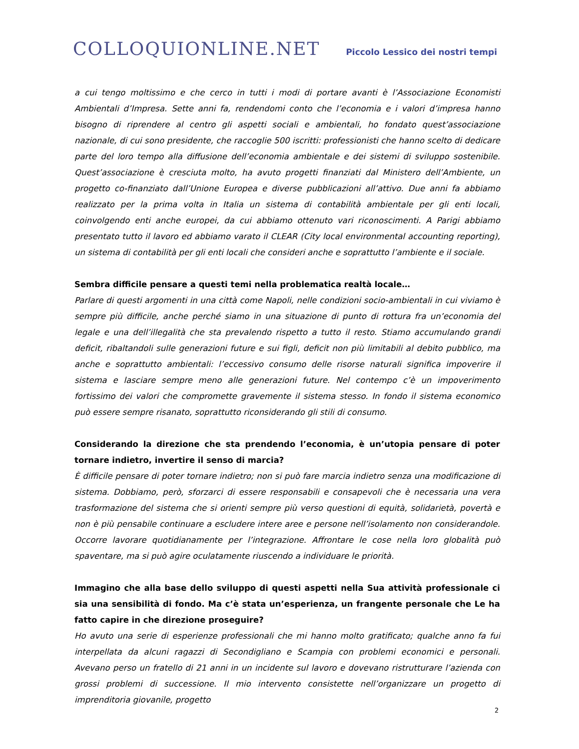COLLOQUIONLINE.NET
Piccolo Lessico dei nostri tempi
a cui tengo moltissimo e che cerco in tutti i modi di portare avanti è l’Associazione Economisti Ambientali d’Impresa. Sette anni fa, rendendomi conto che l’economia e i valori d’impresa hanno bisogno di riprendere al centro gli aspetti sociali e ambientali, ho fondato quest’associazione nazionale, di cui sono presidente, che raccoglie 500 iscritti: professionisti che hanno scelto di dedicare parte del loro tempo alla diffusione dell’economia ambientale e dei sistemi di sviluppo sostenibile. Quest’associazione è cresciuta molto, ha avuto progetti finanziati dal Ministero dell’Ambiente, un progetto co-finanziato dall’Unione Europea e diverse pubblicazioni all’attivo. Due anni fa abbiamo realizzato per la prima volta in Italia un sistema di contabilità ambientale per gli enti locali, coinvolgendo enti anche europei, da cui abbiamo ottenuto vari riconoscimenti. A Parigi abbiamo presentato tutto il lavoro ed abbiamo varato il CLEAR (City local environmental accounting reporting), un sistema di contabilità per gli enti locali che consideri anche e soprattutto l’ambiente e il sociale.
Sembra difficile pensare a questi temi nella problematica realtà locale…
Parlare di questi argomenti in una città come Napoli, nelle condizioni socio-ambientali in cui viviamo è sempre più difficile, anche perché siamo in una situazione di punto di rottura fra un’economia del legale e una dell’illegalità che sta prevalendo rispetto a tutto il resto. Stiamo accumulando grandi deficit, ribaltandoli sulle generazioni future e sui figli, deficit non più limitabili al debito pubblico, ma anche e soprattutto ambientali: l’eccessivo consumo delle risorse naturali significa impoverire il sistema e lasciare sempre meno alle generazioni future. Nel contempo c’è un impoverimento fortissimo dei valori che compromette gravemente il sistema stesso. In fondo il sistema economico può essere sempre risanato, soprattutto riconsiderando gli stili di consumo.
Considerando la direzione che sta prendendo l’economia, è un’utopia pensare di poter tornare indietro, invertire il senso di marcia?
È difficile pensare di poter tornare indietro; non si può fare marcia indietro senza una modificazione di sistema. Dobbiamo, però, sforzarci di essere responsabili e consapevoli che è necessaria una vera trasformazione del sistema che si orienti sempre più verso questioni di equità, solidarietà, povertà e non è più pensabile continuare a escludere intere aree e persone nell’isolamento non considerandole. Occorre lavorare quotidianamente per l’integrazione. Affrontare le cose nella loro globalità può spaventare, ma si può agire oculatamente riuscendo a individuare le priorità.
Immagino che alla base dello sviluppo di questi aspetti nella Sua attività professionale ci sia una sensibilità di fondo. Ma c’è stata un’esperienza, un frangente personale che Le ha fatto capire in che direzione proseguire?
Ho avuto una serie di esperienze professionali che mi hanno molto gratificato; qualche anno fa fui interpellata da alcuni ragazzi di Secondigliano e Scampia con problemi economici e personali. Avevano perso un fratello di 21 anni in un incidente sul lavoro e dovevano ristrutturare l’azienda con grossi problemi di successione. Il mio intervento consistette nell’organizzare un progetto di imprenditoria giovanile, progetto
2